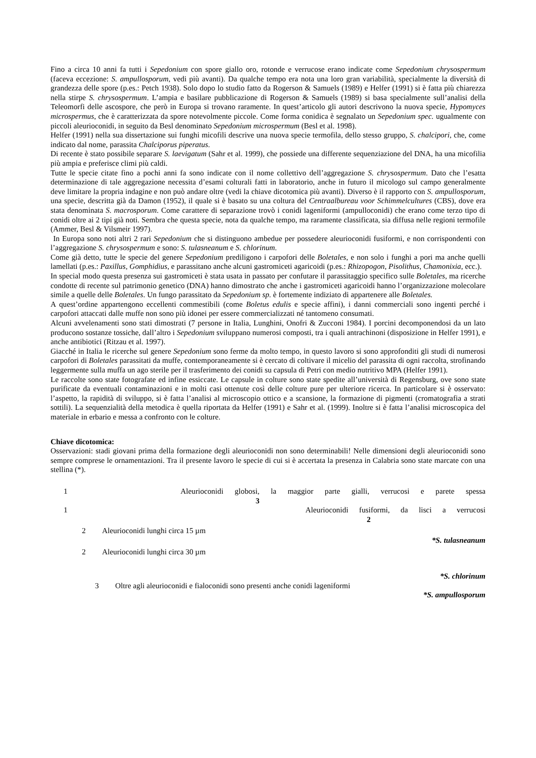Fino a circa 10 anni fa tutti i Sepedonium con spore giallo oro, rotonde e verrucose erano indicate come Sepedonium chrysospermum (faceva eccezione: S. ampullosporum, vedi più avanti). Da qualche tempo era nota una loro gran variabilità, specialmente la diversità di grandezza delle spore (p.es.: Petch 1938). Solo dopo lo studio fatto da Rogerson & Samuels (1989) e Helfer (1991) si è fatta più chiarezza nella stirpe S. chrysospermum. L’ampia e basilare pubblicazione di Rogerson & Samuels (1989) si basa specialmente sull’analisi della Teleomorfi delle ascospore, che però in Europa si trovano raramente. In quest’articolo gli autori descrivono la nuova specie, Hypomyces microspermus, che è caratterizzata da spore notevolmente piccole. Come forma conidica è segnalato un Sepedonium spec. ugualmente con piccoli aleurioconidi, in seguito da Besl denominato Sepedonium microspermum (Besl et al. 1998).
Helfer (1991) nella sua dissertazione sui funghi micofili descrive una nuova specie termofila, dello stesso gruppo, S. chalcipori, che, come indicato dal nome, parassita Chalciporus piperatus.
Di recente è stato possibile separare S. laevigatum (Sahr et al. 1999), che possiede una differente sequenziazione del DNA, ha una micofilia più ampia e preferisce climi più caldi.
Tutte le specie citate fino a pochi anni fa sono indicate con il nome collettivo dell’aggregazione S. chrysospermum. Dato che l’esatta determinazione di tale aggregazione necessita d’esami colturali fatti in laboratorio, anche in futuro il micologo sul campo generalmente deve limitare la propria indagine e non può andare oltre (vedi la chiave dicotomica più avanti). Diverso è il rapporto con S. ampullosporum, una specie, descritta già da Damon (1952), il quale si è basato su una coltura del Centraalbureau voor Schimmelcultures (CBS), dove era stata denominata S. macrosporum. Come carattere di separazione trovò i conidi lageniformi (ampulloconidi) che erano come terzo tipo di conidi oltre ai 2 tipi già noti. Sembra che questa specie, nota da qualche tempo, ma raramente classificata, sia diffusa nelle regioni termofile (Ammer, Besl & Vilsmeir 1997).
In Europa sono noti altri 2 rari Sepedonium che si distinguono ambedue per possedere aleurioconidi fusiformi, e non corrispondenti con l’aggregazione S. chrysospermum e sono: S. tulasneanum e S. chlorinum.
Come già detto, tutte le specie del genere Sepedonium prediligono i carpofori delle Boletales, e non solo i funghi a pori ma anche quelli lamellati (p.es.: Paxillus, Gomphidius, e parassitano anche alcuni gastromiceti agaricoidi (p.es.: Rhizopogon, Pisolithus, Chamonixia, ecc.).
In special modo questa presenza sui gastromiceti è stata usata in passato per confutare il parassitaggio specifico sulle Boletales, ma ricerche condotte di recente sul patrimonio genetico (DNA) hanno dimostrato che anche i gastromiceti agaricoidi hanno l’organizzazione molecolare simile a quelle delle Boletales. Un fungo parassitato da Sepedonium sp. è fortemente indiziato di appartenere alle Boletales.
A quest’ordine appartengono eccellenti commestibili (come Boletus edulis e specie affini), i danni commerciali sono ingenti perché i carpofori attaccati dalle muffe non sono più idonei per essere commercializzati né tantomeno consumati.
Alcuni avvelenamenti sono stati dimostrati (7 persone in Italia, Lunghini, Onofri & Zucconi 1984). I porcini decomponendosi da un lato producono sostanze tossiche, dall’altro i Sepedonium sviluppano numerosi composti, tra i quali antrachinoni (disposizione in Helfer 1991), e anche antibiotici (Ritzau et al. 1997).
Giacché in Italia le ricerche sul genere Sepedonium sono ferme da molto tempo, in questo lavoro si sono approfonditi gli studi di numerosi carpofori di Boletales parassitati da muffe, contemporaneamente si è cercato di coltivare il micelio del parassita di ogni raccolta, strofinando leggermente sulla muffa un ago sterile per il trasferimento dei conidi su capsula di Petri con medio nutritivo MPA (Helfer 1991).
Le raccolte sono state fotografate ed infine essiccate. Le capsule in colture sono state spedite all’università di Regensburg, ove sono state purificate da eventuali contaminazioni e in molti casi ottenute così delle colture pure per ulteriore ricerca. In particolare si è osservato: l’aspetto, la rapidità di sviluppo, si è fatta l’analisi al microscopio ottico e a scansione, la formazione di pigmenti (cromatografia a strati sottili). La sequenzialità della metodica è quella riportata da Helfer (1991) e Sahr et al. (1999). Inoltre si è fatta l’analisi microscopica del materiale in erbario e messa a confronto con le colture.
Chiave dicotomica:
Osservazioni: stadi giovani prima della formazione degli aleurioconidi non sono determinabili! Nelle dimensioni degli aleurioconidi sono sempre comprese le ornamentazioni. Tra il presente lavoro le specie di cui si è accertata la presenza in Calabria sono state marcate con una stellina (*).
1 Aleurioconidi globosi, la maggior parte gialli, verrucosi e parete spessa 3
1 Aleurioconidi fusiformi, da lisci a verrucosi 2
2 Aleurioconidi lunghi circa 15 µm
*S. tulasneanum
2 Aleurioconidi lunghi circa 30 µm
*S. chlorinum
3 Oltre agli aleurioconidi e fialoconidi sono presenti anche conidi lageniformi
*S. ampullosporum